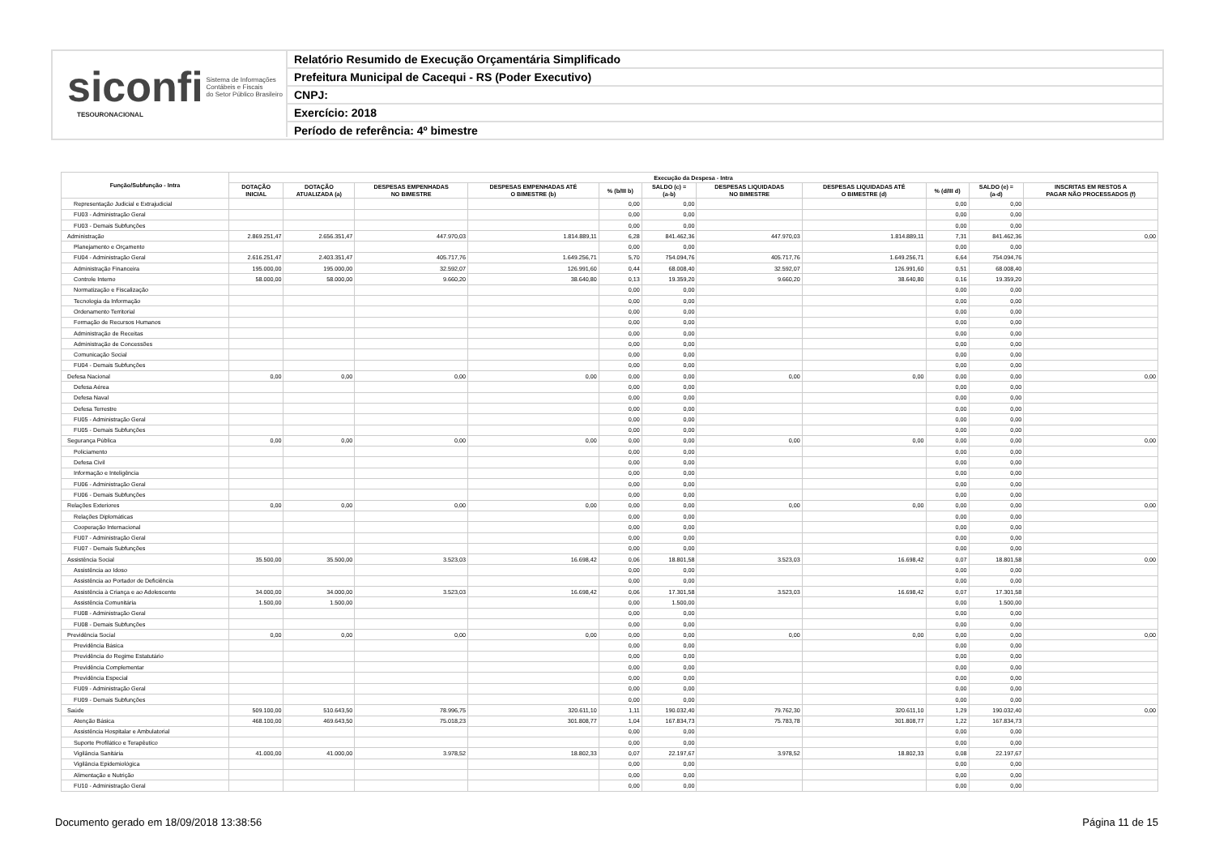siconfi Sistema de Informações
Contábeis e Fiscais
do Setor Público Brasileiro
TESOURONACIONAL
Relatório Resumido de Execução Orçamentária Simplificado
Prefeitura Municipal de Cacequi - RS (Poder Executivo)
CNPJ:
Exercício: 2018
Período de referência: 4º bimestre
| Função/Subfunção - Intra | Execução da Despesa - Intra | | | | | | | | | | |
| --- | --- | --- | --- | --- | --- | --- | --- | --- | --- | --- | --- |
| | DOTAÇÃO INICIAL | DOTAÇÃO ATUALIZADA (a) | DESPESAS EMPENHADAS NO BIMESTRE | DESPESAS EMPENHADAS ATÉ O BIMESTRE (b) | % (b/III b) | SALDO (c) = (a-b) | DESPESAS LIQUIDADAS NO BIMESTRE | DESPESAS LIQUIDADAS ATÉ O BIMESTRE (d) | % (d/III d) | SALDO (e) = (a-d) | INSCRITAS EM RESTOS A PAGAR NÃO PROCESSADOS (f) |
| Representação Judicial e Extrajudicial | | | | | 0,00 | 0,00 | | | 0,00 | 0,00 | |
| FU03 - Administração Geral | | | | | 0,00 | 0,00 | | | 0,00 | 0,00 | |
| FU03 - Demais Subfunções | | | | | 0,00 | 0,00 | | | 0,00 | 0,00 | |
| Administração | 2.869.251,47 | 2.656.351,47 | 447.970,03 | 1.814.889,11 | 6,28 | 841.462,36 | 447.970,03 | 1.814.889,11 | 7,31 | 841.462,36 | 0,00 |
| Planejamento e Orçamento | | | | | 0,00 | 0,00 | | | 0,00 | 0,00 | |
| FU04 - Administração Geral | 2.616.251,47 | 2.403.351,47 | 405.717,76 | 1.649.256,71 | 5,70 | 754.094,76 | 405.717,76 | 1.649.256,71 | 6,64 | 754.094,76 | |
| Administração Financeira | 195.000,00 | 195.000,00 | 32.592,07 | 126.991,60 | 0,44 | 68.008,40 | 32.592,07 | 126.991,60 | 0,51 | 68.008,40 | |
| Controle Interno | 58.000,00 | 58.000,00 | 9.660,20 | 38.640,80 | 0,13 | 19.359,20 | 9.660,20 | 38.640,80 | 0,16 | 19.359,20 | |
| Normatização e Fiscalização | | | | | 0,00 | 0,00 | | | 0,00 | 0,00 | |
| Tecnologia da Informação | | | | | 0,00 | 0,00 | | | 0,00 | 0,00 | |
| Ordenamento Territorial | | | | | 0,00 | 0,00 | | | 0,00 | 0,00 | |
| Formação de Recursos Humanos | | | | | 0,00 | 0,00 | | | 0,00 | 0,00 | |
| Administração de Receitas | | | | | 0,00 | 0,00 | | | 0,00 | 0,00 | |
| Administração de Concessões | | | | | 0,00 | 0,00 | | | 0,00 | 0,00 | |
| Comunicação Social | | | | | 0,00 | 0,00 | | | 0,00 | 0,00 | |
| FU04 - Demais Subfunções | | | | | 0,00 | 0,00 | | | 0,00 | 0,00 | |
| Defesa Nacional | 0,00 | 0,00 | 0,00 | 0,00 | 0,00 | 0,00 | 0,00 | 0,00 | 0,00 | 0,00 | 0,00 |
| Defesa Aérea | | | | | 0,00 | 0,00 | | | 0,00 | 0,00 | |
| Defesa Naval | | | | | 0,00 | 0,00 | | | 0,00 | 0,00 | |
| Defesa Terrestre | | | | | 0,00 | 0,00 | | | 0,00 | 0,00 | |
| FU05 - Administração Geral | | | | | 0,00 | 0,00 | | | 0,00 | 0,00 | |
| FU05 - Demais Subfunções | | | | | 0,00 | 0,00 | | | 0,00 | 0,00 | |
| Segurança Pública | 0,00 | 0,00 | 0,00 | 0,00 | 0,00 | 0,00 | 0,00 | 0,00 | 0,00 | 0,00 | 0,00 |
| Policiamento | | | | | 0,00 | 0,00 | | | 0,00 | 0,00 | |
| Defesa Civil | | | | | 0,00 | 0,00 | | | 0,00 | 0,00 | |
| Informação e Inteligência | | | | | 0,00 | 0,00 | | | 0,00 | 0,00 | |
| FU06 - Administração Geral | | | | | 0,00 | 0,00 | | | 0,00 | 0,00 | |
| FU06 - Demais Subfunções | | | | | 0,00 | 0,00 | | | 0,00 | 0,00 | |
| Relações Exteriores | 0,00 | 0,00 | 0,00 | 0,00 | 0,00 | 0,00 | 0,00 | 0,00 | 0,00 | 0,00 | 0,00 |
| Relações Diplomáticas | | | | | 0,00 | 0,00 | | | 0,00 | 0,00 | |
| Cooperação Internacional | | | | | 0,00 | 0,00 | | | 0,00 | 0,00 | |
| FU07 - Administração Geral | | | | | 0,00 | 0,00 | | | 0,00 | 0,00 | |
| FU07 - Demais Subfunções | | | | | 0,00 | 0,00 | | | 0,00 | 0,00 | |
| Assistência Social | 35.500,00 | 35.500,00 | 3.523,03 | 16.698,42 | 0,06 | 18.801,58 | 3.523,03 | 16.698,42 | 0,07 | 18.801,58 | 0,00 |
| Assistência ao Idoso | | | | | 0,00 | 0,00 | | | 0,00 | 0,00 | |
| Assistência ao Portador de Deficiência | | | | | 0,00 | 0,00 | | | 0,00 | 0,00 | |
| Assistência à Criança e ao Adolescente | 34.000,00 | 34.000,00 | 3.523,03 | 16.698,42 | 0,06 | 17.301,58 | 3.523,03 | 16.698,42 | 0,07 | 17.301,58 | |
| Assistência Comunitária | 1.500,00 | 1.500,00 | | | 0,00 | 1.500,00 | | | 0,00 | 1.500,00 | |
| FU08 - Administração Geral | | | | | 0,00 | 0,00 | | | 0,00 | 0,00 | |
| FU08 - Demais Subfunções | | | | | 0,00 | 0,00 | | | 0,00 | 0,00 | |
| Previdência Social | 0,00 | 0,00 | 0,00 | 0,00 | 0,00 | 0,00 | 0,00 | 0,00 | 0,00 | 0,00 | 0,00 |
| Previdência Básica | | | | | 0,00 | 0,00 | | | 0,00 | 0,00 | |
| Previdência do Regime Estatutário | | | | | 0,00 | 0,00 | | | 0,00 | 0,00 | |
| Previdência Complementar | | | | | 0,00 | 0,00 | | | 0,00 | 0,00 | |
| Previdência Especial | | | | | 0,00 | 0,00 | | | 0,00 | 0,00 | |
| FU09 - Administração Geral | | | | | 0,00 | 0,00 | | | 0,00 | 0,00 | |
| FU09 - Demais Subfunções | | | | | 0,00 | 0,00 | | | 0,00 | 0,00 | |
| Saúde | 509.100,00 | 510.643,50 | 78.996,75 | 320.611,10 | 1,11 | 190.032,40 | 79.762,30 | 320.611,10 | 1,29 | 190.032,40 | 0,00 |
| Atenção Básica | 468.100,00 | 469.643,50 | 75.018,23 | 301.808,77 | 1,04 | 167.834,73 | 75.783,78 | 301.808,77 | 1,22 | 167.834,73 | |
| Assistência Hospitalar e Ambulatorial | | | | | 0,00 | 0,00 | | | 0,00 | 0,00 | |
| Suporte Profilático e Terapêutico | | | | | 0,00 | 0,00 | | | 0,00 | 0,00 | |
| Vigilância Sanitária | 41.000,00 | 41.000,00 | 3.978,52 | 18.802,33 | 0,07 | 22.197,67 | 3.978,52 | 18.802,33 | 0,08 | 22.197,67 | |
| Vigilância Epidemiológica | | | | | 0,00 | 0,00 | | | 0,00 | 0,00 | |
| Alimentação e Nutrição | | | | | 0,00 | 0,00 | | | 0,00 | 0,00 | |
| FU10 - Administração Geral | | | | | 0,00 | 0,00 | | | 0,00 | 0,00 | |
Documento gerado em 18/09/2018 13:38:56 Página 11 de 15